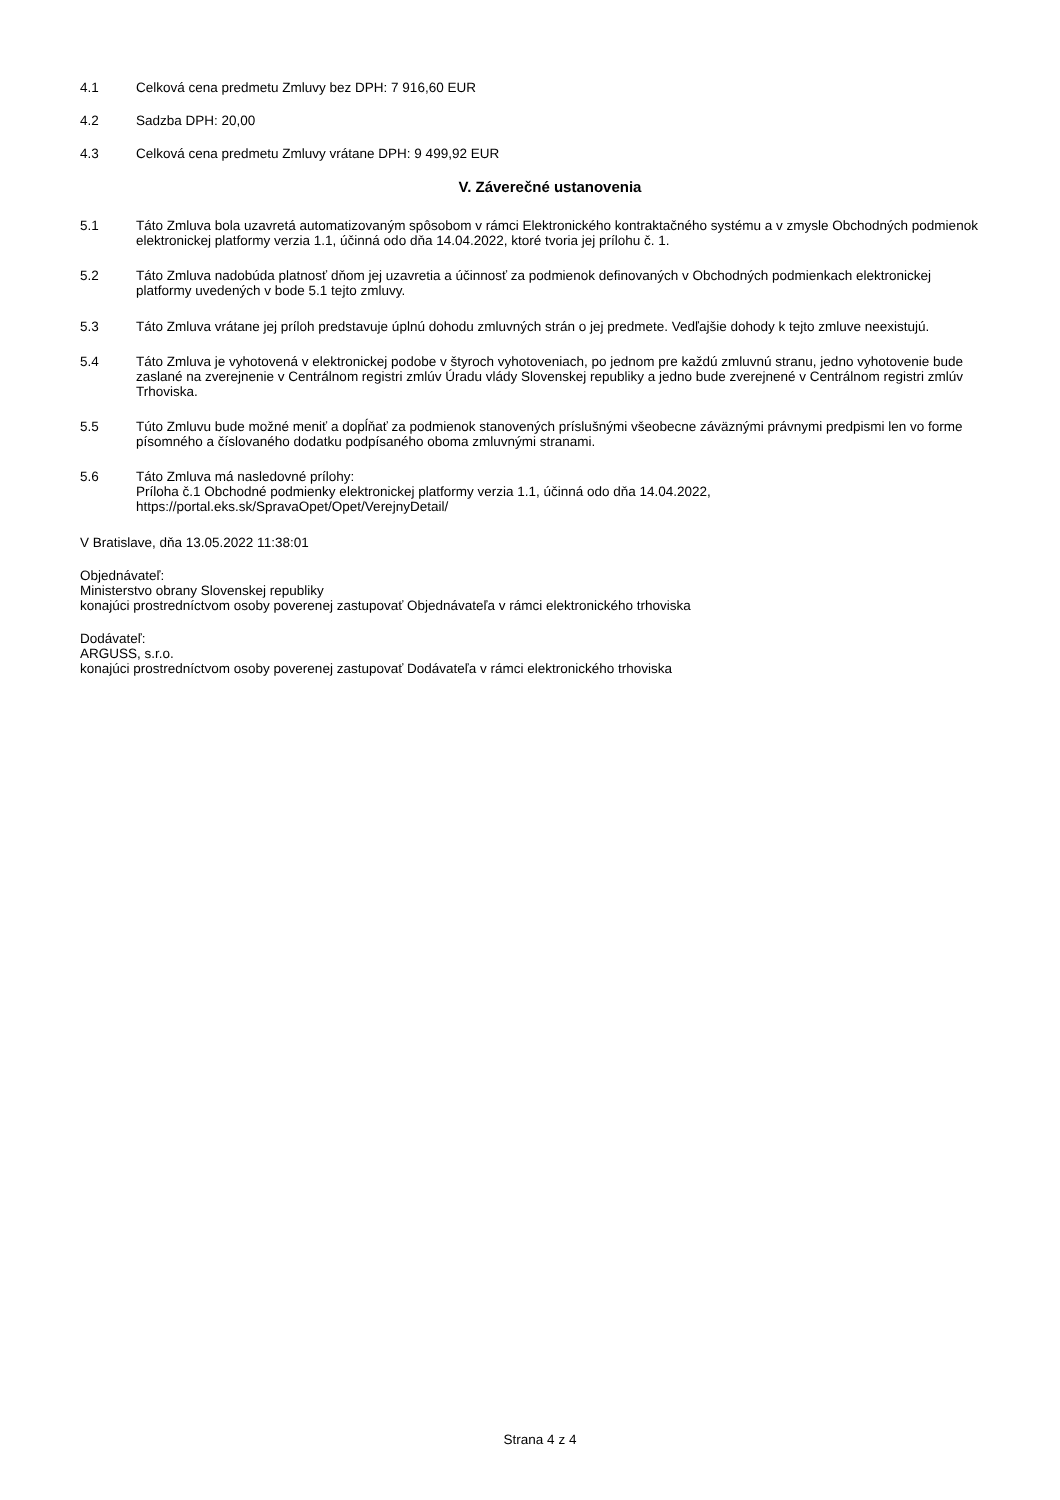4.1 Celková cena predmetu Zmluvy bez DPH: 7 916,60 EUR
4.2 Sadzba DPH: 20,00
4.3 Celková cena predmetu Zmluvy vrátane DPH: 9 499,92 EUR
V. Záverečné ustanovenia
5.1 Táto Zmluva bola uzavretá automatizovaným spôsobom v rámci Elektronického kontraktačného systému a v zmysle Obchodných podmienok elektronickej platformy verzia 1.1, účinná odo dňa 14.04.2022, ktoré tvoria jej prílohu č. 1.
5.2 Táto Zmluva nadobúda platnosť dňom jej uzavretia a účinnosť za podmienok definovaných v Obchodných podmienkach elektronickej platformy uvedených v bode 5.1 tejto zmluvy.
5.3 Táto Zmluva vrátane jej príloh predstavuje úplnú dohodu zmluvných strán o jej predmete. Vedľajšie dohody k tejto zmluve neexistujú.
5.4 Táto Zmluva je vyhotovená v elektronickej podobe v štyroch vyhotoveniach, po jednom pre každú zmluvnú stranu, jedno vyhotovenie bude zaslané na zverejnenie v Centrálnom registri zmlúv Úradu vlády Slovenskej republiky a jedno bude zverejnené v Centrálnom registri zmlúv Trhoviska.
5.5 Túto Zmluvu bude možné meniť a dopĺňať za podmienok stanovených príslušnými všeobecne záväznými právnymi predpismi len vo forme písomného a číslovaného dodatku podpísaného oboma zmluvnými stranami.
5.6 Táto Zmluva má nasledovné prílohy:
Príloha č.1 Obchodné podmienky elektronickej platformy verzia 1.1, účinná odo dňa 14.04.2022,
https://portal.eks.sk/SpravaOpet/Opet/VerejnyDetail/
V Bratislave, dňa 13.05.2022 11:38:01
Objednávateľ:
Ministerstvo obrany Slovenskej republiky
konajúci prostredníctvom osoby poverenej zastupovať Objednávateľa v rámci elektronického trhoviska
Dodávateľ:
ARGUSS, s.r.o.
konajúci prostredníctvom osoby poverenej zastupovať Dodávateľa v rámci elektronického trhoviska
Strana 4 z 4